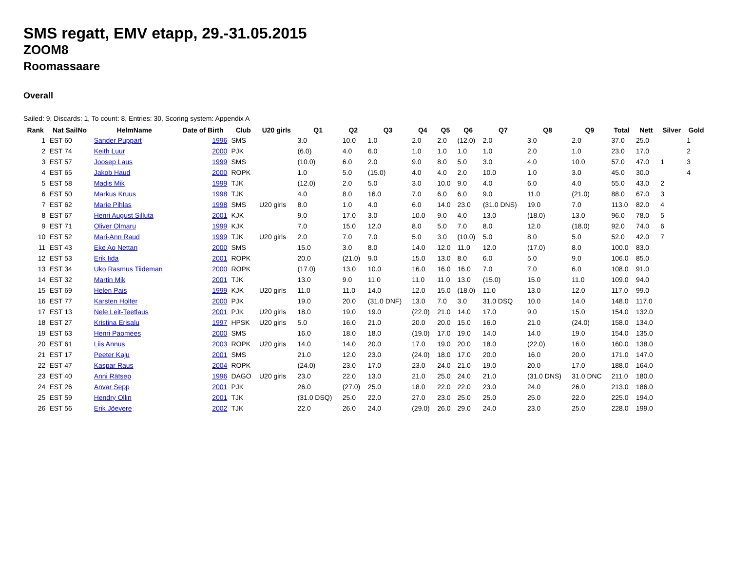SMS regatt, EMV etapp, 29.-31.05.2015
ZOOM8
Roomassaare
Overall
Sailed: 9, Discards: 1, To count: 8, Entries: 30, Scoring system: Appendix A
| Rank | Nat SailNo | HelmName | Date of Birth | Club | U20 girls | Q1 | Q2 | Q3 | Q4 | Q5 | Q6 | Q7 | Q8 | Q9 | Total | Nett | Silver | Gold |
| --- | --- | --- | --- | --- | --- | --- | --- | --- | --- | --- | --- | --- | --- | --- | --- | --- | --- | --- |
| 1 | EST 60 | Sander Puppart | 1996 | SMS | | 3.0 | 10.0 | 1.0 | 2.0 | 2.0 | (12.0) | 2.0 | 3.0 | 2.0 | 37.0 | 25.0 | | 1 |
| 2 | EST 74 | Keith Luur | 2000 | PJK | | (6.0) | 4.0 | 6.0 | 1.0 | 1.0 | 1.0 | 1.0 | 2.0 | 1.0 | 23.0 | 17.0 | | 2 |
| 3 | EST 57 | Joosep Laus | 1999 | SMS | | (10.0) | 6.0 | 2.0 | 9.0 | 8.0 | 5.0 | 3.0 | 4.0 | 10.0 | 57.0 | 47.0 | 1 | 3 |
| 4 | EST 65 | Jakob Haud | 2000 | ROPK | | 1.0 | 5.0 | (15.0) | 4.0 | 4.0 | 2.0 | 10.0 | 1.0 | 3.0 | 45.0 | 30.0 | | 4 |
| 5 | EST 58 | Madis Mik | 1999 | TJK | | (12.0) | 2.0 | 5.0 | 3.0 | 10.0 | 9.0 | 4.0 | 6.0 | 4.0 | 55.0 | 43.0 | 2 | |
| 6 | EST 50 | Markus Kruus | 1998 | TJK | | 4.0 | 8.0 | 16.0 | 7.0 | 6.0 | 6.0 | 9.0 | 11.0 | (21.0) | 88.0 | 67.0 | 3 | |
| 7 | EST 62 | Marie Pihlas | 1998 | SMS | U20 girls | 8.0 | 1.0 | 4.0 | 6.0 | 14.0 | 23.0 | (31.0 DNS) | 19.0 | 7.0 | 113.0 | 82.0 | 4 | |
| 8 | EST 67 | Henri August Silluta | 2001 | KJK | | 9.0 | 17.0 | 3.0 | 10.0 | 9.0 | 4.0 | 13.0 | (18.0) | 13.0 | 96.0 | 78.0 | 5 | |
| 9 | EST 71 | Oliver Olmaru | 1999 | KJK | | 7.0 | 15.0 | 12.0 | 8.0 | 5.0 | 7.0 | 8.0 | 12.0 | (18.0) | 92.0 | 74.0 | 6 | |
| 10 | EST 52 | Mari-Ann Raud | 1999 | TJK | U20 girls | 2.0 | 7.0 | 7.0 | 5.0 | 3.0 | (10.0) | 5.0 | 8.0 | 5.0 | 52.0 | 42.0 | 7 | |
| 11 | EST 43 | Eke Ao Nettan | 2000 | SMS | | 15.0 | 3.0 | 8.0 | 14.0 | 12.0 | 11.0 | 12.0 | (17.0) | 8.0 | 100.0 | 83.0 | | |
| 12 | EST 53 | Erik Iida | 2001 | ROPK | | 20.0 | (21.0) | 9.0 | 15.0 | 13.0 | 8.0 | 6.0 | 5.0 | 9.0 | 106.0 | 85.0 | | |
| 13 | EST 34 | Uko Rasmus Tiideman | 2000 | ROPK | | (17.0) | 13.0 | 10.0 | 16.0 | 16.0 | 16.0 | 7.0 | 7.0 | 6.0 | 108.0 | 91.0 | | |
| 14 | EST 32 | Martin Mik | 2001 | TJK | | 13.0 | 9.0 | 11.0 | 11.0 | 11.0 | 13.0 | (15.0) | 15.0 | 11.0 | 109.0 | 94.0 | | |
| 15 | EST 69 | Helen Pais | 1999 | KJK | U20 girls | 11.0 | 11.0 | 14.0 | 12.0 | 15.0 | (18.0) | 11.0 | 13.0 | 12.0 | 117.0 | 99.0 | | |
| 16 | EST 77 | Karsten Holter | 2000 | PJK | | 19.0 | 20.0 | (31.0 DNF) | 13.0 | 7.0 | 3.0 | 31.0 DSQ | 10.0 | 14.0 | 148.0 | 117.0 | | |
| 17 | EST 13 | Nele Leit-Teetlaus | 2001 | PJK | U20 girls | 18.0 | 19.0 | 19.0 | (22.0) | 21.0 | 14.0 | 17.0 | 9.0 | 15.0 | 154.0 | 132.0 | | |
| 18 | EST 27 | Kristina Erisalu | 1997 | HPSK | U20 girls | 5.0 | 16.0 | 21.0 | 20.0 | 20.0 | 15.0 | 16.0 | 21.0 | (24.0) | 158.0 | 134.0 | | |
| 19 | EST 63 | Henri Paomees | 2000 | SMS | | 16.0 | 18.0 | 18.0 | (19.0) | 17.0 | 19.0 | 14.0 | 14.0 | 19.0 | 154.0 | 135.0 | | |
| 20 | EST 61 | Liis Annus | 2003 | ROPK | U20 girls | 14.0 | 14.0 | 20.0 | 17.0 | 19.0 | 20.0 | 18.0 | (22.0) | 16.0 | 160.0 | 138.0 | | |
| 21 | EST 17 | Peeter Kaju | 2001 | SMS | | 21.0 | 12.0 | 23.0 | (24.0) | 18.0 | 17.0 | 20.0 | 16.0 | 20.0 | 171.0 | 147.0 | | |
| 22 | EST 47 | Kaspar Raus | 2004 | ROPK | | (24.0) | 23.0 | 17.0 | 23.0 | 24.0 | 21.0 | 19.0 | 20.0 | 17.0 | 188.0 | 164.0 | | |
| 23 | EST 40 | Anni Rätsep | 1996 | DAGO | U20 girls | 23.0 | 22.0 | 13.0 | 21.0 | 25.0 | 24.0 | 21.0 | (31.0 DNS) | 31.0 DNC | 211.0 | 180.0 | | |
| 24 | EST 26 | Anvar Sepp | 2001 | PJK | | 26.0 | (27.0) | 25.0 | 18.0 | 22.0 | 22.0 | 23.0 | 24.0 | 26.0 | 213.0 | 186.0 | | |
| 25 | EST 59 | Hendry Ollin | 2001 | TJK | | (31.0 DSQ) | 25.0 | 22.0 | 27.0 | 23.0 | 25.0 | 25.0 | 25.0 | 22.0 | 225.0 | 194.0 | | |
| 26 | EST 56 | Erik Jõevere | 2002 | TJK | | 22.0 | 26.0 | 24.0 | (29.0) | 26.0 | 29.0 | 24.0 | 23.0 | 25.0 | 228.0 | 199.0 | | |